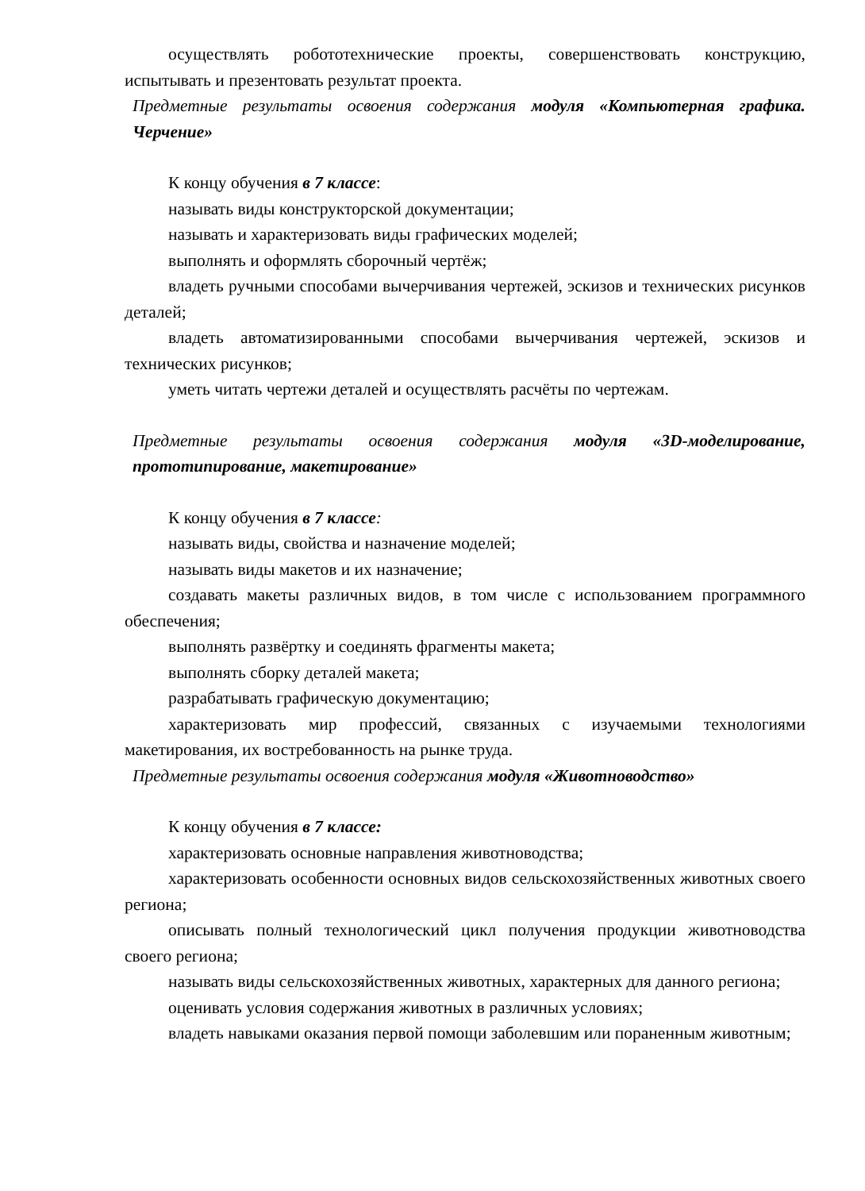осуществлять робототехнические проекты, совершенствовать конструкцию, испытывать и презентовать результат проекта.
Предметные результаты освоения содержания модуля «Компьютерная графика. Черчение»
К концу обучения в 7 классе:
называть виды конструкторской документации;
называть и характеризовать виды графических моделей;
выполнять и оформлять сборочный чертёж;
владеть ручными способами вычерчивания чертежей, эскизов и технических рисунков деталей;
владеть автоматизированными способами вычерчивания чертежей, эскизов и технических рисунков;
уметь читать чертежи деталей и осуществлять расчёты по чертежам.
Предметные результаты освоения содержания модуля «3D-моделирование, прототипирование, макетирование»
К концу обучения в 7 классе:
называть виды, свойства и назначение моделей;
называть виды макетов и их назначение;
создавать макеты различных видов, в том числе с использованием программного обеспечения;
выполнять развёртку и соединять фрагменты макета;
выполнять сборку деталей макета;
разрабатывать графическую документацию;
характеризовать мир профессий, связанных с изучаемыми технологиями макетирования, их востребованность на рынке труда.
Предметные результаты освоения содержания модуля «Животноводство»
К концу обучения в 7 классе:
характеризовать основные направления животноводства;
характеризовать особенности основных видов сельскохозяйственных животных своего региона;
описывать полный технологический цикл получения продукции животноводства своего региона;
называть виды сельскохозяйственных животных, характерных для данного региона;
оценивать условия содержания животных в различных условиях;
владеть навыками оказания первой помощи заболевшим или пораненным животным;